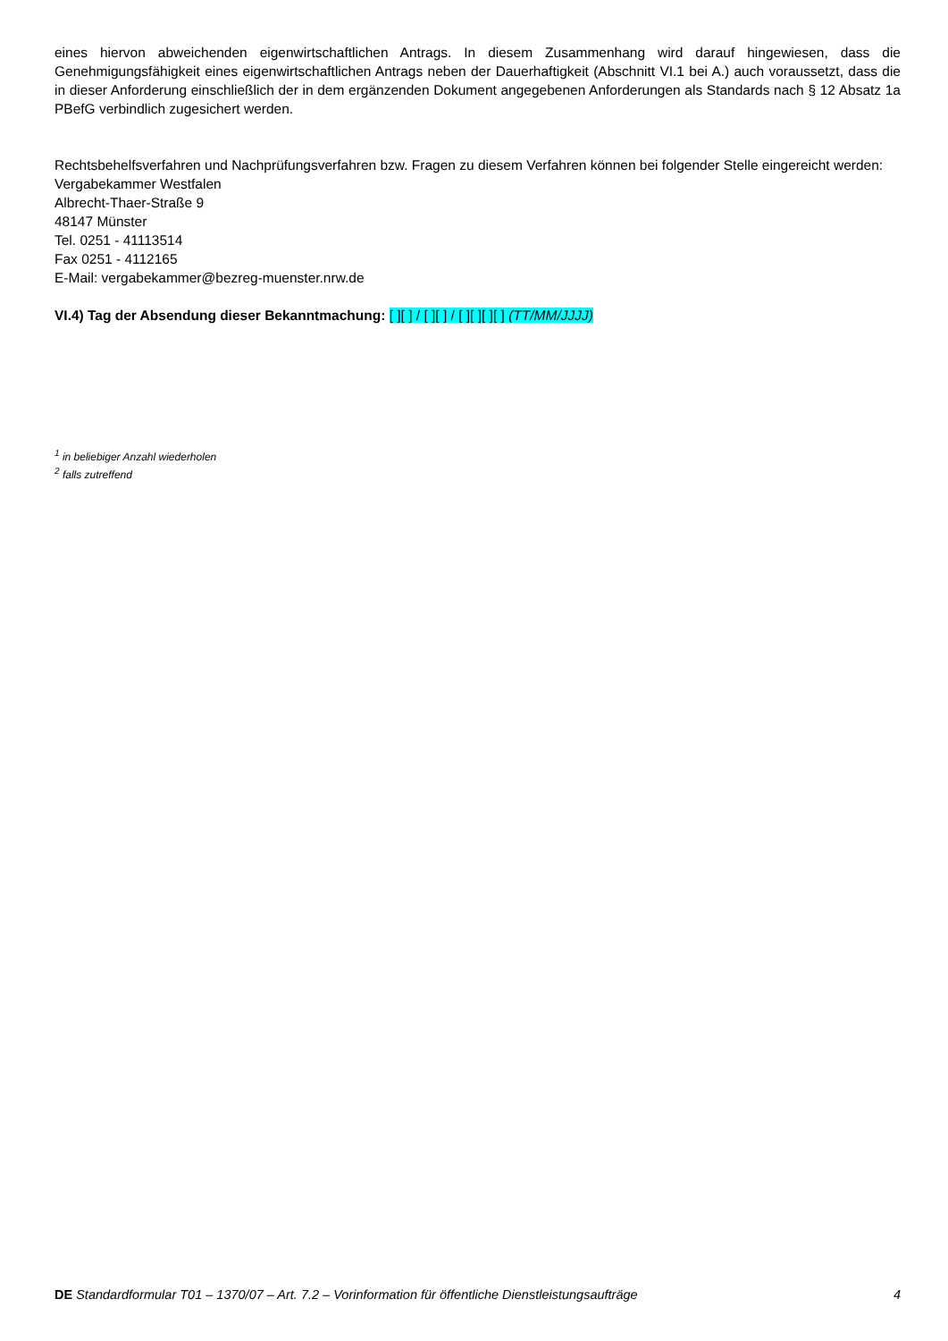eines hiervon abweichenden eigenwirtschaftlichen Antrags. In diesem Zusammenhang wird darauf hingewiesen, dass die Genehmigungsfähigkeit eines eigenwirtschaftlichen Antrags neben der Dauerhaftigkeit (Abschnitt VI.1 bei A.) auch voraussetzt, dass die in dieser Anforderung einschließlich der in dem ergänzenden Dokument angegebenen Anforderungen als Standards nach § 12 Absatz 1a PBefG verbindlich zugesichert werden.
Rechtsbehelfsverfahren und Nachprüfungsverfahren bzw. Fragen zu diesem Verfahren können bei folgender Stelle eingereicht werden:
Vergabekammer Westfalen
Albrecht-Thaer-Straße 9
48147 Münster
Tel. 0251 - 41113514
Fax 0251 - 4112165
E-Mail: vergabekammer@bezreg-muenster.nrw.de
VI.4) Tag der Absendung dieser Bekanntmachung: [ ][ ] / [ ][ ] / [ ][ ][ ][ ] (TT/MM/JJJJ)
<sup>1</sup> in beliebiger Anzahl wiederholen
<sup>2</sup> falls zutreffend
DE Standardformular T01 – 1370/07 – Art. 7.2 – Vorinformation für öffentliche Dienstleistungsaufträge 4